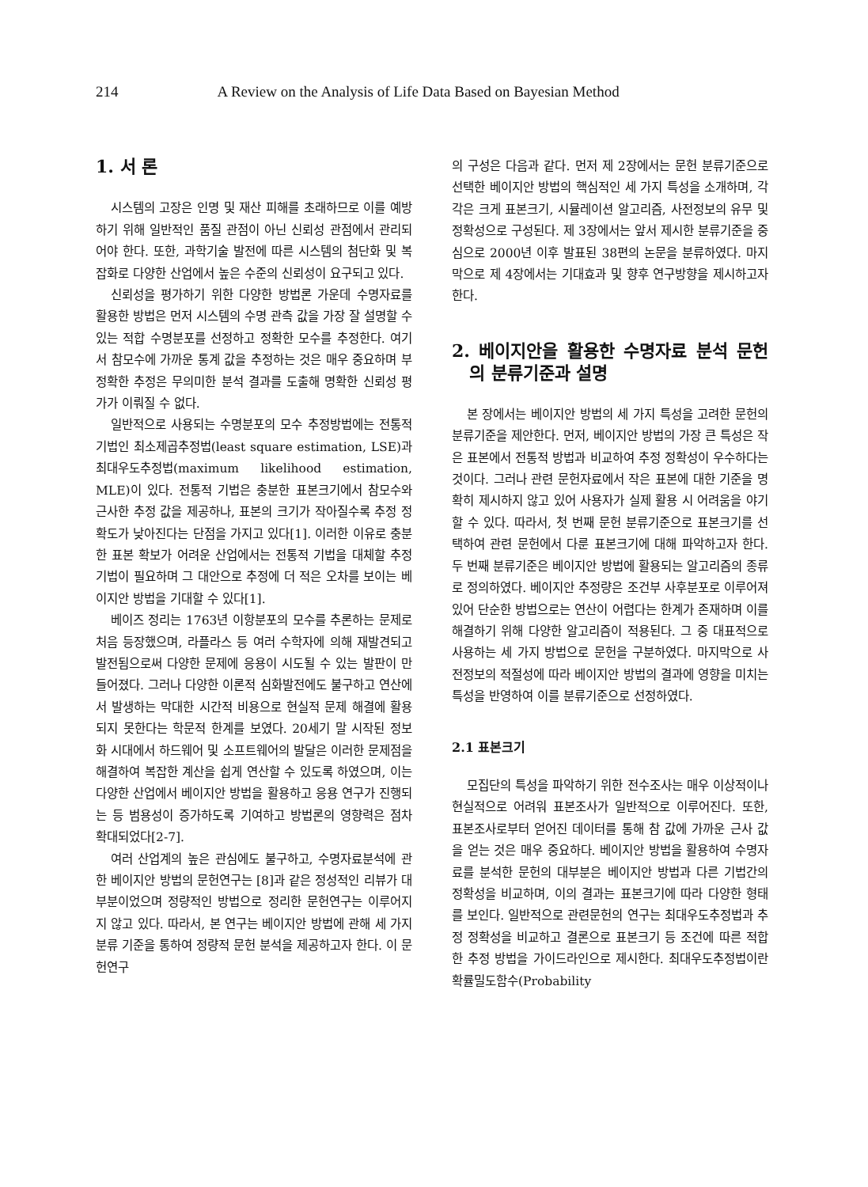214 A Review on the Analysis of Life Data Based on Bayesian Method
1. 서 론
시스템의 고장은 인명 및 재산 피해를 초래하므로 이를 예방하기 위해 일반적인 품질 관점이 아닌 신뢰성 관점에서 관리되어야 한다. 또한, 과학기술 발전에 따른 시스템의 첨단화 및 복잡화로 다양한 산업에서 높은 수준의 신뢰성이 요구되고 있다.
신뢰성을 평가하기 위한 다양한 방법론 가운데 수명자료를 활용한 방법은 먼저 시스템의 수명 관측 값을 가장 잘 설명할 수 있는 적합 수명분포를 선정하고 정확한 모수를 추정한다. 여기서 참모수에 가까운 통계 값을 추정하는 것은 매우 중요하며 부정확한 추정은 무의미한 분석 결과를 도출해 명확한 신뢰성 평가가 이뤄질 수 없다.
일반적으로 사용되는 수명분포의 모수 추정방법에는 전통적 기법인 최소제곱추정법(least square estimation, LSE)과 최대우도추정법(maximum likelihood estimation, MLE)이 있다. 전통적 기법은 충분한 표본크기에서 참모수와 근사한 추정 값을 제공하나, 표본의 크기가 작아질수록 추정 정확도가 낮아진다는 단점을 가지고 있다[1]. 이러한 이유로 충분한 표본 확보가 어려운 산업에서는 전통적 기법을 대체할 추정기법이 필요하며 그 대안으로 추정에 더 적은 오차를 보이는 베이지안 방법을 기대할 수 있다[1].
베이즈 정리는 1763년 이항분포의 모수를 추론하는 문제로 처음 등장했으며, 라플라스 등 여러 수학자에 의해 재발견되고 발전됨으로써 다양한 문제에 응용이 시도될 수 있는 발판이 만들어졌다. 그러나 다양한 이론적 심화발전에도 불구하고 연산에서 발생하는 막대한 시간적 비용으로 현실적 문제 해결에 활용되지 못한다는 학문적 한계를 보였다. 20세기 말 시작된 정보화 시대에서 하드웨어 및 소프트웨어의 발달은 이러한 문제점을 해결하여 복잡한 계산을 쉽게 연산할 수 있도록 하였으며, 이는 다양한 산업에서 베이지안 방법을 활용하고 응용 연구가 진행되는 등 범용성이 증가하도록 기여하고 방법론의 영향력은 점차 확대되었다[2-7].
여러 산업계의 높은 관심에도 불구하고, 수명자료분석에 관한 베이지안 방법의 문헌연구는 [8]과 같은 정성적인 리뷰가 대부분이었으며 정량적인 방법으로 정리한 문헌연구는 이루어지지 않고 있다. 따라서, 본 연구는 베이지안 방법에 관해 세 가지 분류 기준을 통하여 정량적 문헌 분석을 제공하고자 한다. 이 문헌연구
의 구성은 다음과 같다. 먼저 제 2장에서는 문헌 분류기준으로 선택한 베이지안 방법의 핵심적인 세 가지 특성을 소개하며, 각각은 크게 표본크기, 시뮬레이션 알고리즘, 사전정보의 유무 및 정확성으로 구성된다. 제 3장에서는 앞서 제시한 분류기준을 중심으로 2000년 이후 발표된 38편의 논문을 분류하였다. 마지막으로 제 4장에서는 기대효과 및 향후 연구방향을 제시하고자 한다.
2. 베이지안을 활용한 수명자료 분석 문헌의 분류기준과 설명
본 장에서는 베이지안 방법의 세 가지 특성을 고려한 문헌의 분류기준을 제안한다. 먼저, 베이지안 방법의 가장 큰 특성은 작은 표본에서 전통적 방법과 비교하여 추정 정확성이 우수하다는 것이다. 그러나 관련 문헌자료에서 작은 표본에 대한 기준을 명확히 제시하지 않고 있어 사용자가 실제 활용 시 어려움을 야기할 수 있다. 따라서, 첫 번째 문헌 분류기준으로 표본크기를 선택하여 관련 문헌에서 다룬 표본크기에 대해 파악하고자 한다. 두 번째 분류기준은 베이지안 방법에 활용되는 알고리즘의 종류로 정의하였다. 베이지안 추정량은 조건부 사후분포로 이루어져 있어 단순한 방법으로는 연산이 어렵다는 한계가 존재하며 이를 해결하기 위해 다양한 알고리즘이 적용된다. 그 중 대표적으로 사용하는 세 가지 방법으로 문헌을 구분하였다. 마지막으로 사전정보의 적절성에 따라 베이지안 방법의 결과에 영향을 미치는 특성을 반영하여 이를 분류기준으로 선정하였다.
2.1 표본크기
모집단의 특성을 파악하기 위한 전수조사는 매우 이상적이나 현실적으로 어려워 표본조사가 일반적으로 이루어진다. 또한, 표본조사로부터 얻어진 데이터를 통해 참 값에 가까운 근사 값을 얻는 것은 매우 중요하다. 베이지안 방법을 활용하여 수명자료를 분석한 문헌의 대부분은 베이지안 방법과 다른 기법간의 정확성을 비교하며, 이의 결과는 표본크기에 따라 다양한 형태를 보인다. 일반적으로 관련문헌의 연구는 최대우도추정법과 추정 정확성을 비교하고 결론으로 표본크기 등 조건에 따른 적합한 추정 방법을 가이드라인으로 제시한다. 최대우도추정법이란 확률밀도함수(Probability